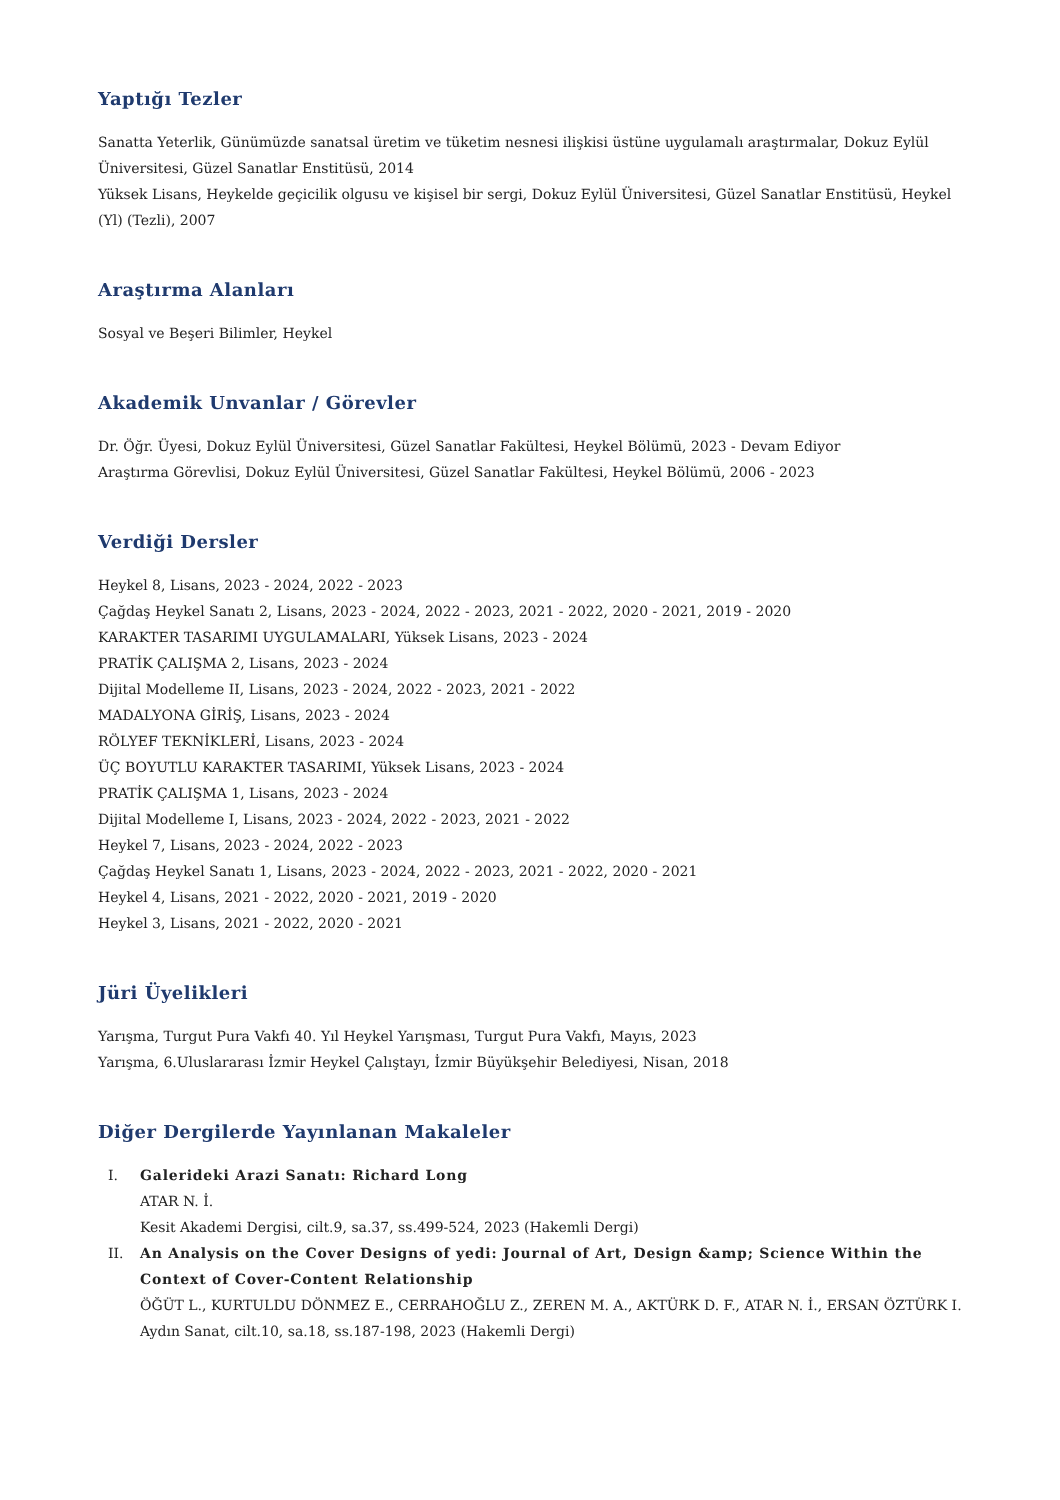Yaptığı Tezler
Sanatta Yeterlik, Günümüzde sanatsal üretim ve tüketim nesnesi ilişkisi üstüne uygulamalı araştırmalar, Dokuz Eylül Üniversitesi, Güzel Sanatlar Enstitüsü, 2014
Yüksek Lisans, Heykelde geçicilik olgusu ve kişisel bir sergi, Dokuz Eylül Üniversitesi, Güzel Sanatlar Enstitüsü, Heykel (Yl) (Tezli), 2007
Araştırma Alanları
Sosyal ve Beşeri Bilimler, Heykel
Akademik Unvanlar / Görevler
Dr. Öğr. Üyesi, Dokuz Eylül Üniversitesi, Güzel Sanatlar Fakültesi, Heykel Bölümü, 2023 - Devam Ediyor
Araştırma Görevlisi, Dokuz Eylül Üniversitesi, Güzel Sanatlar Fakültesi, Heykel Bölümü, 2006 - 2023
Verdiği Dersler
Heykel 8, Lisans, 2023 - 2024, 2022 - 2023
Çağdaş Heykel Sanatı 2, Lisans, 2023 - 2024, 2022 - 2023, 2021 - 2022, 2020 - 2021, 2019 - 2020
KARAKTER TASARIMI UYGULAMALARI, Yüksek Lisans, 2023 - 2024
PRATİK ÇALIŞMA 2, Lisans, 2023 - 2024
Dijital Modelleme II, Lisans, 2023 - 2024, 2022 - 2023, 2021 - 2022
MADALYONA GİRİŞ, Lisans, 2023 - 2024
RÖLYEF TEKNİKLERİ, Lisans, 2023 - 2024
ÜÇ BOYUTLU KARAKTER TASARIMI, Yüksek Lisans, 2023 - 2024
PRATİK ÇALIŞMA 1, Lisans, 2023 - 2024
Dijital Modelleme I, Lisans, 2023 - 2024, 2022 - 2023, 2021 - 2022
Heykel 7, Lisans, 2023 - 2024, 2022 - 2023
Çağdaş Heykel Sanatı 1, Lisans, 2023 - 2024, 2022 - 2023, 2021 - 2022, 2020 - 2021
Heykel 4, Lisans, 2021 - 2022, 2020 - 2021, 2019 - 2020
Heykel 3, Lisans, 2021 - 2022, 2020 - 2021
Jüri Üyelikleri
Yarışma, Turgut Pura Vakfı 40. Yıl Heykel Yarışması, Turgut Pura Vakfı, Mayıs, 2023
Yarışma, 6.Uluslararası İzmir Heykel Çalıştayı, İzmir Büyükşehir Belediyesi, Nisan, 2018
Diğer Dergilerde Yayınlanan Makaleler
I. Galerideki Arazi Sanatı: Richard Long
ATAR N. İ.
Kesit Akademi Dergisi, cilt.9, sa.37, ss.499-524, 2023 (Hakemli Dergi)
II. An Analysis on the Cover Designs of yedi: Journal of Art, Design &amp; Science Within the Context of Cover-Content Relationship
ÖĞÜT L., KURTULDU DÖNMEZ E., CERRAHOĞLU Z., ZEREN M. A., AKTÜRK D. F., ATAR N. İ., ERSAN ÖZTÜRK I.
Aydın Sanat, cilt.10, sa.18, ss.187-198, 2023 (Hakemli Dergi)